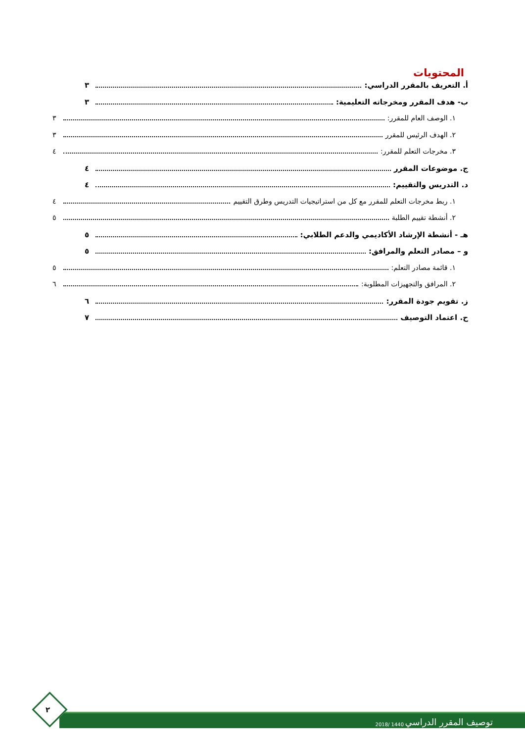المحتويات
أ. التعريف بالمقرر الدراسي: ٣
ب- هدف المقرر ومخرجاته التعليمية: ٣
١. الوصف العام للمقرر: ٣
٢. الهدف الرئيس للمقرر ٣
٣. مخرجات التعلم للمقرر: ٤
ج. موضوعات المقرر ٤
د. التدريس والتقييم: ٤
١. ربط مخرجات التعلم للمقرر مع كل من استراتيجيات التدريس وطرق التقييم ٤
٢. أنشطة تقييم الطلبة ٥
هـ - أنشطة الإرشاد الأكاديمي والدعم الطلابي: ٥
و – مصادر التعلم والمرافق: ٥
١. قائمة مصادر التعلم: ٥
٢. المرافق والتجهيزات المطلوبة: ٦
ز. تقويم جودة المقرر: ٦
ح. اعتماد التوصيف ٧
توصيف المقرر الدراسي 2018/ 1440
٢